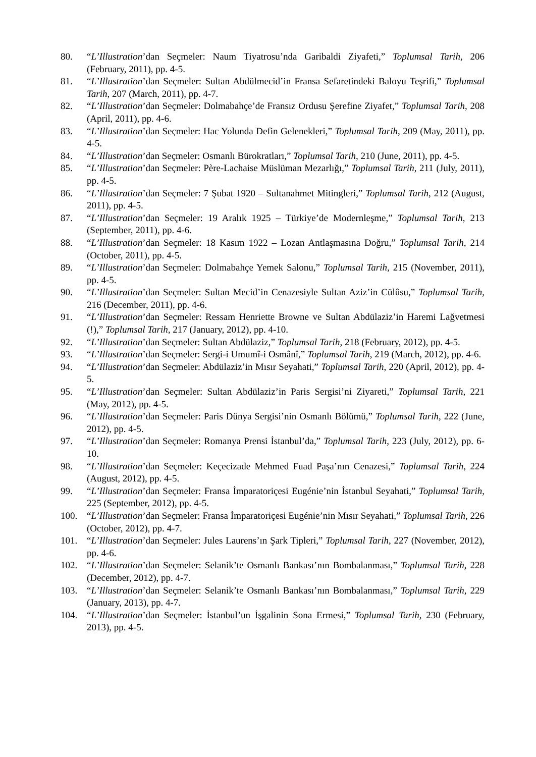80. “L’Illustration’dan Seçmeler: Naum Tiyatrosu’nda Garibaldi Ziyafeti,” Toplumsal Tarih, 206 (February, 2011), pp. 4-5.
81. “L’Illustration’dan Seçmeler: Sultan Abdülmecid’in Fransa Sefaretindeki Baloyu Teşrifi,” Toplumsal Tarih, 207 (March, 2011), pp. 4-7.
82. “L’Illustration’dan Seçmeler: Dolmabahçe’de Fransız Ordusu Şerefine Ziyafet,” Toplumsal Tarih, 208 (April, 2011), pp. 4-6.
83. “L’Illustration’dan Seçmeler: Hac Yolunda Defin Gelenekleri,” Toplumsal Tarih, 209 (May, 2011), pp. 4-5.
84. “L’Illustration’dan Seçmeler: Osmanlı Bürokratları,” Toplumsal Tarih, 210 (June, 2011), pp. 4-5.
85. “L’Illustration’dan Seçmeler: Père-Lachaise Müslüman Mezarlığı,” Toplumsal Tarih, 211 (July, 2011), pp. 4-5.
86. “L’Illustration’dan Seçmeler: 7 Şubat 1920 – Sultanahmet Mitingleri,” Toplumsal Tarih, 212 (August, 2011), pp. 4-5.
87. “L’Illustration’dan Seçmeler: 19 Aralık 1925 – Türkiye’de Modernleşme,” Toplumsal Tarih, 213 (September, 2011), pp. 4-6.
88. “L’Illustration’dan Seçmeler: 18 Kasım 1922 – Lozan Antlaşmasına Doğru,” Toplumsal Tarih, 214 (October, 2011), pp. 4-5.
89. “L’Illustration’dan Seçmeler: Dolmabahçe Yemek Salonu,” Toplumsal Tarih, 215 (November, 2011), pp. 4-5.
90. “L’Illustration’dan Seçmeler: Sultan Mecid’in Cenazesiyle Sultan Aziz’in Cülûsu,” Toplumsal Tarih, 216 (December, 2011), pp. 4-6.
91. “L’Illustration’dan Seçmeler: Ressam Henriette Browne ve Sultan Abdülaziz’in Haremi Lağvetmesi (!),” Toplumsal Tarih, 217 (January, 2012), pp. 4-10.
92. “L’Illustration’dan Seçmeler: Sultan Abdülaziz,” Toplumsal Tarih, 218 (February, 2012), pp. 4-5.
93. “L’Illustration’dan Seçmeler: Sergi-i Umumî-i Osmânî,” Toplumsal Tarih, 219 (March, 2012), pp. 4-6.
94. “L’Illustration’dan Seçmeler: Abdülaziz’in Mısır Seyahati,” Toplumsal Tarih, 220 (April, 2012), pp. 4-5.
95. “L’Illustration’dan Seçmeler: Sultan Abdülaziz’in Paris Sergisi’ni Ziyareti,” Toplumsal Tarih, 221 (May, 2012), pp. 4-5.
96. “L’Illustration’dan Seçmeler: Paris Dünya Sergisi’nin Osmanlı Bölümü,” Toplumsal Tarih, 222 (June, 2012), pp. 4-5.
97. “L’Illustration’dan Seçmeler: Romanya Prensi İstanbul’da,” Toplumsal Tarih, 223 (July, 2012), pp. 6-10.
98. “L’Illustration’dan Seçmeler: Keçecizade Mehmed Fuad Paşa’nın Cenazesi,” Toplumsal Tarih, 224 (August, 2012), pp. 4-5.
99. “L’Illustration’dan Seçmeler: Fransa İmparatoriçesi Eugénie’nin İstanbul Seyahati,” Toplumsal Tarih, 225 (September, 2012), pp. 4-5.
100. “L’Illustration’dan Seçmeler: Fransa İmparatoriçesi Eugénie’nin Mısır Seyahati,” Toplumsal Tarih, 226 (October, 2012), pp. 4-7.
101. “L’Illustration’dan Seçmeler: Jules Laurens’ın Şark Tipleri,” Toplumsal Tarih, 227 (November, 2012), pp. 4-6.
102. “L’Illustration’dan Seçmeler: Selanik’te Osmanlı Bankası’nın Bombalanması,” Toplumsal Tarih, 228 (December, 2012), pp. 4-7.
103. “L’Illustration’dan Seçmeler: Selanik’te Osmanlı Bankası’nın Bombalanması,” Toplumsal Tarih, 229 (January, 2013), pp. 4-7.
104. “L’Illustration’dan Seçmeler: İstanbul’un İşgalinin Sona Ermesi,” Toplumsal Tarih, 230 (February, 2013), pp. 4-5.